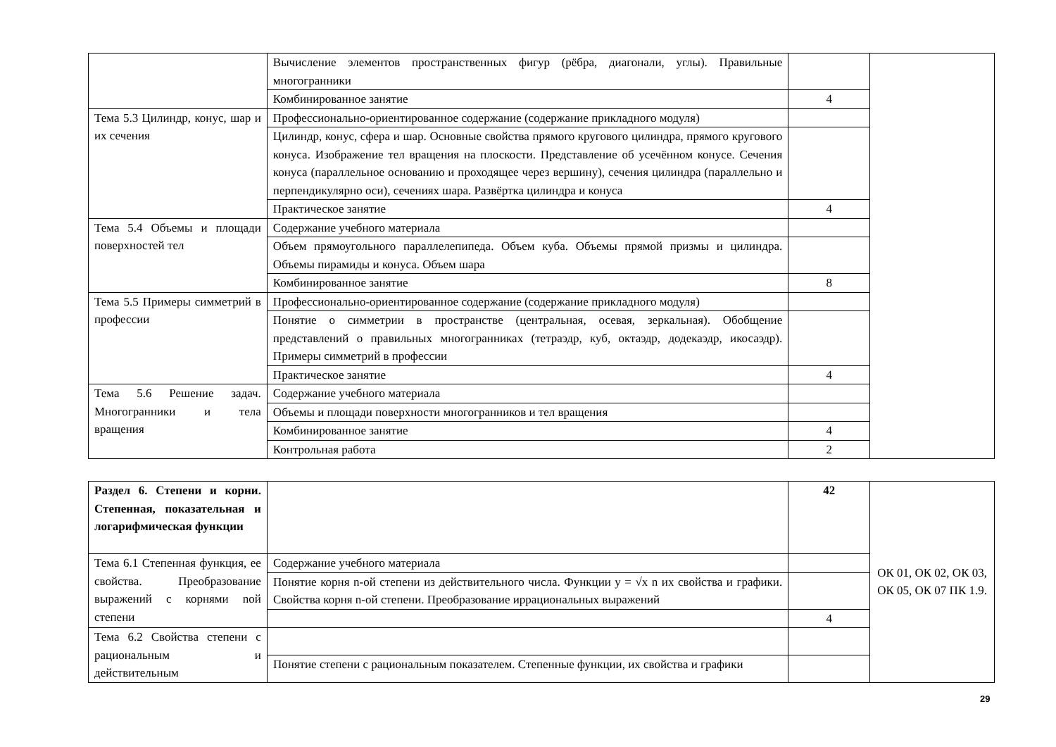| | Вычисление элементов пространственных фигур (рёбра, диагонали, углы). Правильные многогранники | | |
| | Комбинированное занятие | 4 | |
| Тема 5.3 Цилиндр, конус, шар и их сечения | Профессионально-ориентированное содержание (содержание прикладного модуля) | | |
| | Цилиндр, конус, сфера и шар. Основные свойства прямого кругового цилиндра, прямого кругового конуса. Изображение тел вращения на плоскости. Представление об усечённом конусе. Сечения конуса (параллельное основанию и проходящее через вершину), сечения цилиндра (параллельно и перпендикулярно оси), сечениях шара. Развёртка цилиндра и конуса | | |
| | Практическое занятие | 4 | |
| Тема 5.4 Объемы и площади поверхностей тел | Содержание учебного материала | | |
| | Объем прямоугольного параллелепипеда. Объем куба. Объемы прямой призмы и цилиндра. Объемы пирамиды и конуса. Объем шара | | |
| | Комбинированное занятие | 8 | |
| Тема 5.5 Примеры симметрий в профессии | Профессионально-ориентированное содержание (содержание прикладного модуля) | | |
| | Понятие о симметрии в пространстве (центральная, осевая, зеркальная). Обобщение представлений о правильных многогранниках (тетраэдр, куб, октаэдр, додекаэдр, икосаэдр). Примеры симметрий в профессии | | |
| | Практическое занятие | 4 | |
| Тема 5.6 Решение задач. Многогранники и тела вращения | Содержание учебного материала | | |
| | Объемы и площади поверхности многогранников и тел вращения | | |
| | Комбинированное занятие | 4 | |
| | Контрольная работа | 2 | |
| Раздел 6. Степени и корни. Степенная, показательная и логарифмическая функции | | 42 | ОК 01, ОК 02, ОК 03, ОК 05, ОК 07 ПК 1.9. |
| Тема 6.1 Степенная функция, ее свойства. Преобразование выражений с корнями nой степени | Содержание учебного материала | | |
| | Понятие корня n-ой степени из действительного числа. Функции y = √x n их свойства и графики. Свойства корня n-ой степени. Преобразование иррациональных выражений | | |
| | | 4 | |
| Тема 6.2 Свойства степени с рациональным и действительным | | | |
| | Понятие степени с рациональным показателем. Степенные функции, их свойства и графики | | |
29